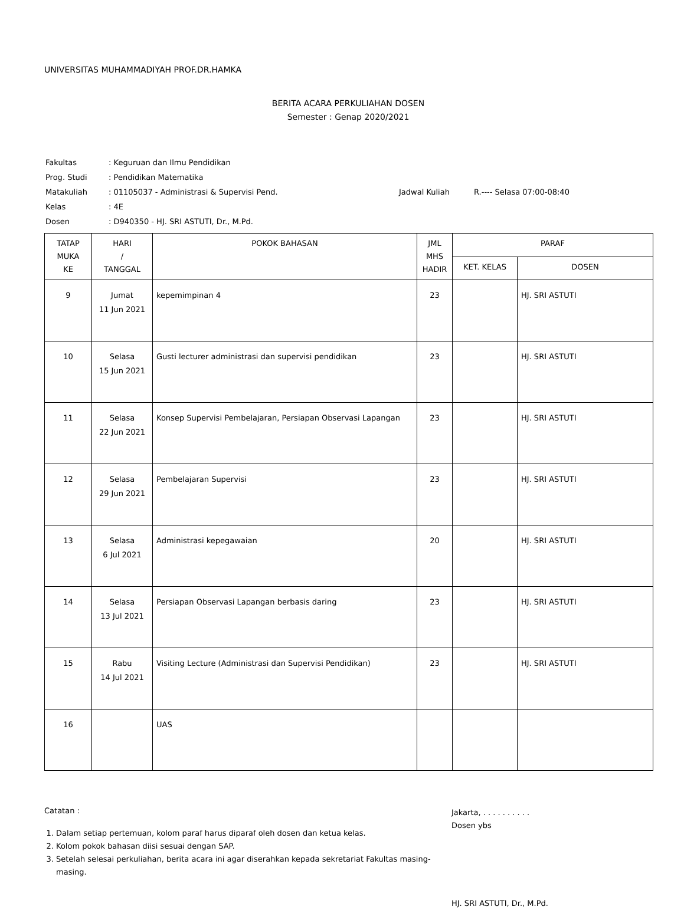UNIVERSITAS MUHAMMADIYAH PROF.DR.HAMKA
BERITA ACARA PERKULIAHAN DOSEN
Semester : Genap 2020/2021
| Fakultas | : Keguruan dan Ilmu Pendidikan | | |
| Prog. Studi | : Pendidikan Matematika | | |
| Matakuliah | : 01105037 - Administrasi & Supervisi Pend. | Jadwal Kuliah | R.---- Selasa 07:00-08:40 |
| Kelas | : 4E | | |
| Dosen | : D940350 - HJ. SRI ASTUTI, Dr., M.Pd. | | |
| TATAP MUKA KE | HARI / TANGGAL | POKOK BAHASAN | JML MHS HADIR | PARAF | |
| --- | --- | --- | --- | --- | --- |
| | | | | KET. KELAS | DOSEN |
| 9 | Jumat 11 Jun 2021 | kepemimpinan 4 | 23 | | HJ. SRI ASTUTI |
| 10 | Selasa 15 Jun 2021 | Gusti lecturer administrasi dan supervisi pendidikan | 23 | | HJ. SRI ASTUTI |
| 11 | Selasa 22 Jun 2021 | Konsep Supervisi Pembelajaran, Persiapan Observasi Lapangan | 23 | | HJ. SRI ASTUTI |
| 12 | Selasa 29 Jun 2021 | Pembelajaran Supervisi | 23 | | HJ. SRI ASTUTI |
| 13 | Selasa 6 Jul 2021 | Administrasi kepegawaian | 20 | | HJ. SRI ASTUTI |
| 14 | Selasa 13 Jul 2021 | Persiapan Observasi Lapangan berbasis daring | 23 | | HJ. SRI ASTUTI |
| 15 | Rabu 14 Jul 2021 | Visiting Lecture (Administrasi dan Supervisi Pendidikan) | 23 | | HJ. SRI ASTUTI |
| 16 | | UAS | | | |
Catatan :
1. Dalam setiap pertemuan, kolom paraf harus diparaf oleh dosen dan ketua kelas.
2. Kolom pokok bahasan diisi sesuai dengan SAP.
3. Setelah selesai perkuliahan, berita acara ini agar diserahkan kepada sekretariat Fakultas masing-masing.
Jakarta, . . . . . . . . . .
Dosen ybs
HJ. SRI ASTUTI, Dr., M.Pd.